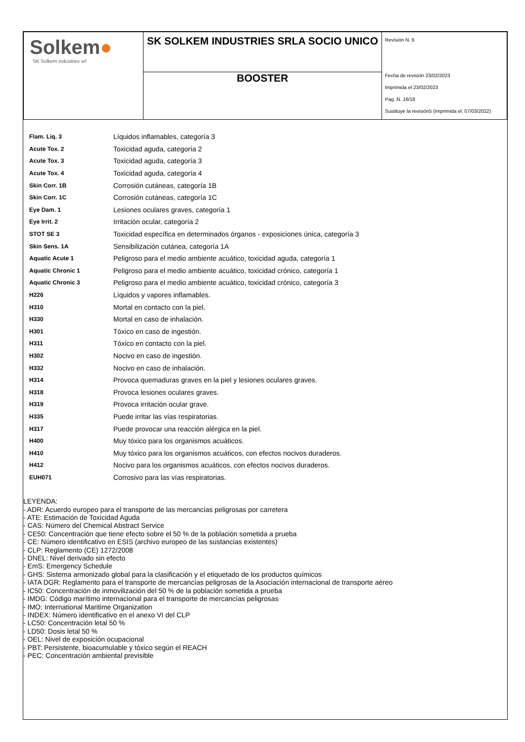| Solkem ● SK Solkem industries srl | SK SOLKEM INDUSTRIES SRLA SOCIO UNICO | Revisión N. 6 Fecha de revisión 23/02/2023 Imprimida el 23/02/2023 Pag. N. 16/18 Sustituye la revisión5 (Imprimida el: 07/03/2022) |
| | BOOSTER | |
| Flam. Liq. 3 | Líquidos inflamables, categoría 3 |
| Acute Tox. 2 | Toxicidad aguda, categoría 2 |
| Acute Tox. 3 | Toxicidad aguda, categoría 3 |
| Acute Tox. 4 | Toxicidad aguda, categoría 4 |
| Skin Corr. 1B | Corrosión cutáneas, categoría 1B |
| Skin Corr. 1C | Corrosión cutáneas, categoría 1C |
| Eye Dam. 1 | Lesiones oculares graves, categoría 1 |
| Eye Irrit. 2 | Irritación ocular, categoría 2 |
| STOT SE 3 | Toxicidad específica en determinados órganos - exposiciones única, categoría 3 |
| Skin Sens. 1A | Sensibilización cutánea, categoría 1A |
| Aquatic Acute 1 | Peligroso para el medio ambiente acuático, toxicidad aguda, categoría 1 |
| Aquatic Chronic 1 | Peligroso para el medio ambiente acuático, toxicidad crónico, categoría 1 |
| Aquatic Chronic 3 | Peligroso para el medio ambiente acuático, toxicidad crónico, categoría 3 |
| H226 | Líquidos y vapores inflamables. |
| H310 | Mortal en contacto con la piel. |
| H330 | Mortal en caso de inhalación. |
| H301 | Tóxico en caso de ingestión. |
| H311 | Tóxico en contacto con la piel. |
| H302 | Nocivo en caso de ingestión. |
| H332 | Nocivo en caso de inhalación. |
| H314 | Provoca quemaduras graves en la piel y lesiones oculares graves. |
| H318 | Provoca lesiones oculares graves. |
| H319 | Provoca irritación ocular grave. |
| H335 | Puede irritar las vías respiratorias. |
| H317 | Puede provocar una reacción alérgica en la piel. |
| H400 | Muy tóxico para los organismos acuáticos. |
| H410 | Muy tóxico para los organismos acuáticos, con efectos nocivos duraderos. |
| H412 | Nocivo para los organismos acuáticos, con efectos nocivos duraderos. |
| EUH071 | Corrosivo para las vías respiratorias. |
LEYENDA:
- ADR: Acuerdo europeo para el transporte de las mercancías peligrosas por carretera
- ATE: Estimación de Toxicidad Aguda
- CAS: Número del Chemical Abstract Service
- CE50: Concentración que tiene efecto sobre el 50 % de la población sometida a prueba
- CE: Número identificativo en ESIS (archivo europeo de las sustancias existentes)
- CLP: Reglamento (CE) 1272/2008
- DNEL: Nivel derivado sin efecto
- EmS: Emergency Schedule
- GHS: Sistema armonizado global para la clasificación y el etiquetado de los productos químicos
- IATA DGR: Reglamento para el transporte de mercancías peligrosas de la Asociación internacional de transporte aéreo
- IC50: Concentración de inmovilización del 50 % de la población sometida a prueba
- IMDG: Código marítimo internacional para el transporte de mercancías peligrosas
- IMO: International Maritime Organization
- INDEX: Número identificativo en el anexo VI del CLP
- LC50: Concentración letal 50 %
- LD50: Dosis letal 50 %
- OEL: Nivel de exposición ocupacional
- PBT: Persistente, bioacumulable y tóxico según el REACH
- PEC: Concentración ambiental previsible